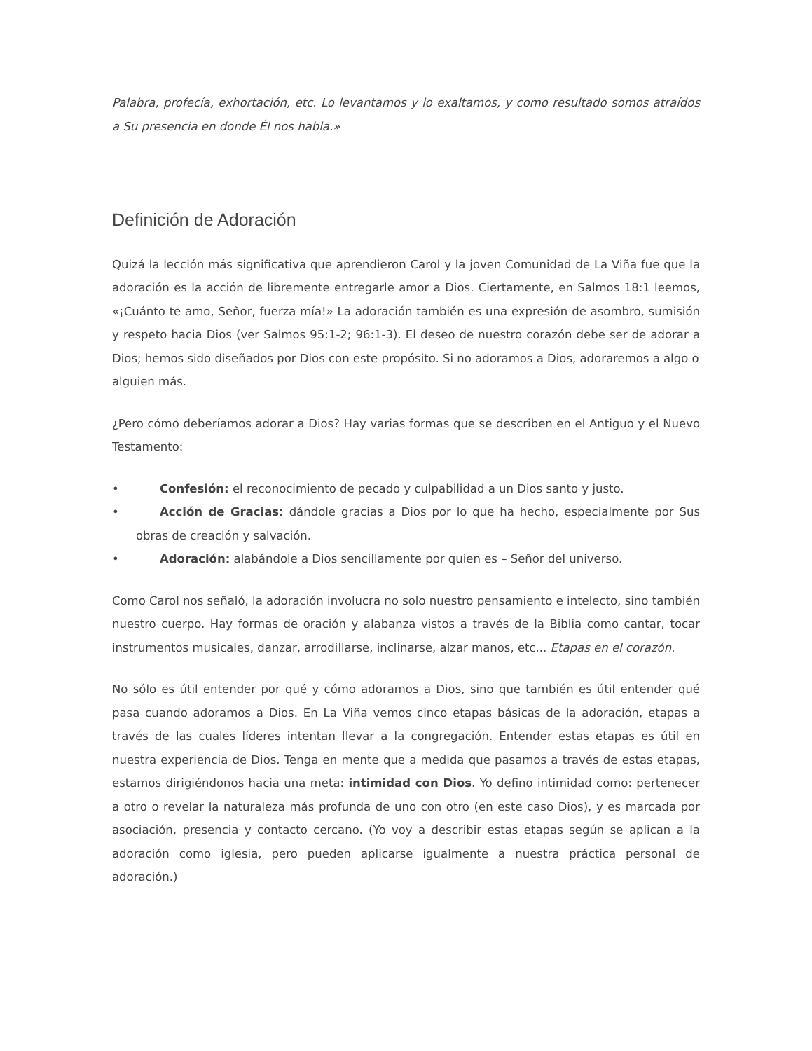Palabra, profecía, exhortación, etc. Lo levantamos y lo exaltamos, y como resultado somos atraídos a Su presencia en donde Él nos habla.»
Definición de Adoración
Quizá la lección más significativa que aprendieron Carol y la joven Comunidad de La Viña fue que la adoración es la acción de libremente entregarle amor a Dios. Ciertamente, en Salmos 18:1 leemos, «¡Cuánto te amo, Señor, fuerza mía!» La adoración también es una expresión de asombro, sumisión y respeto hacia Dios (ver Salmos 95:1-2; 96:1-3). El deseo de nuestro corazón debe ser de adorar a Dios; hemos sido diseñados por Dios con este propósito. Si no adoramos a Dios, adoraremos a algo o
alguien más.
¿Pero cómo deberíamos adorar a Dios? Hay varias formas que se describen en el Antiguo y el Nuevo Testamento:
• Confesión: el reconocimiento de pecado y culpabilidad a un Dios santo y justo.
• Acción de Gracias: dándole gracias a Dios por lo que ha hecho, especialmente por Sus obras de creación y salvación.
• Adoración: alabándole a Dios sencillamente por quien es – Señor del universo.
Como Carol nos señaló, la adoración involucra no solo nuestro pensamiento e intelecto, sino también nuestro cuerpo. Hay formas de oración y alabanza vistos a través de la Biblia como cantar, tocar instrumentos musicales, danzar, arrodillarse, inclinarse, alzar manos, etc... Etapas en el corazón.
No sólo es útil entender por qué y cómo adoramos a Dios, sino que también es útil entender qué pasa cuando adoramos a Dios. En La Viña vemos cinco etapas básicas de la adoración, etapas a través de las cuales líderes intentan llevar a la congregación. Entender estas etapas es útil en nuestra experiencia de Dios. Tenga en mente que a medida que pasamos a través de estas etapas, estamos dirigiéndonos hacia una meta: intimidad con Dios. Yo defino intimidad como: pertenecer a otro o revelar la naturaleza más profunda de uno con otro (en este caso Dios), y es marcada por asociación, presencia y contacto cercano. (Yo voy a describir estas etapas según se aplican a la adoración como iglesia, pero pueden aplicarse igualmente a nuestra práctica personal de adoración.)